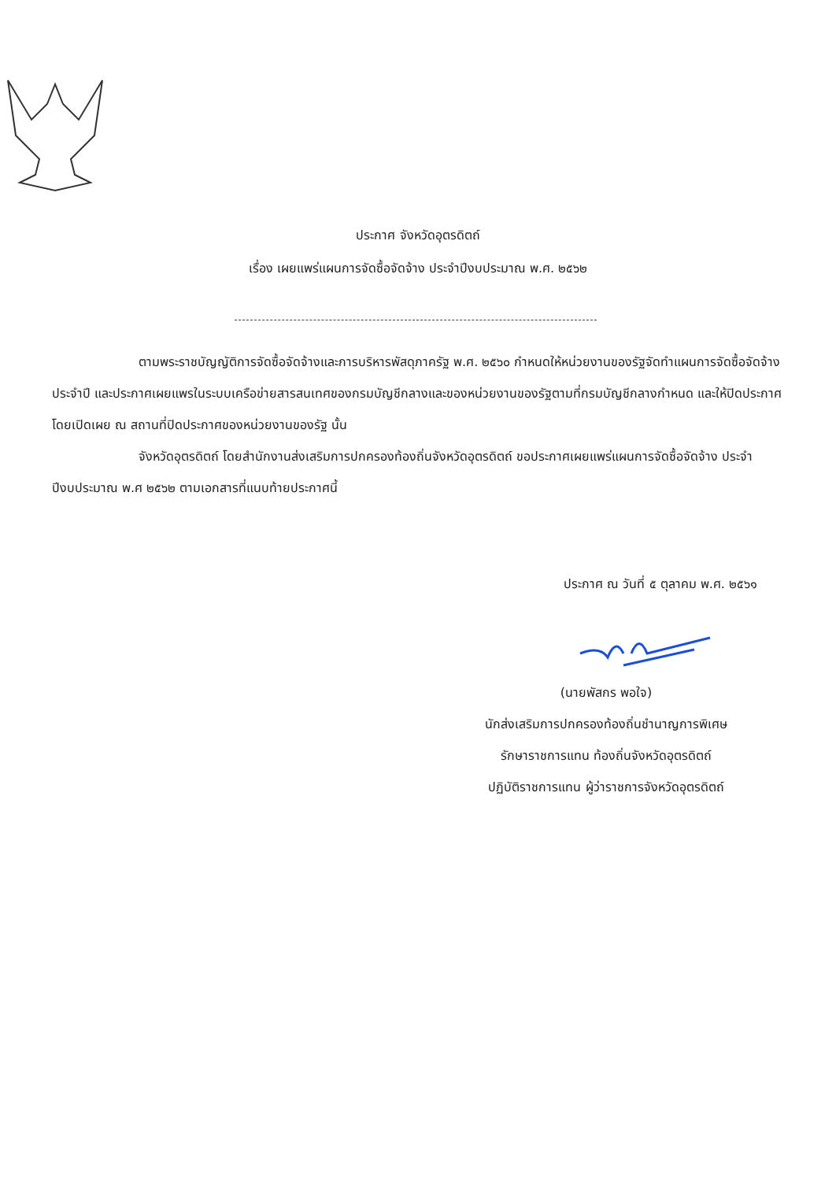ประกาศ จังหวัดอุตรดิตถ์
เรื่อง เผยแพร่แผนการจัดซื้อจัดจ้าง ประจำปีงบประมาณ พ.ศ. ๒๕๖๒
ตามพระราชบัญญัติการจัดซื้อจัดจ้างและการบริหารพัสดุภาครัฐ พ.ศ. ๒๕๖๐ กำหนดให้หน่วยงานของรัฐจัดทำแผนการจัดซื้อจัดจ้างประจำปี และประกาศเผยแพรในระบบเครือข่ายสารสนเทศของกรมบัญชีกลางและของหน่วยงานของรัฐตามที่กรมบัญชีกลางกำหนด และให้ปิดประกาศโดยเปิดเผย ณ สถานที่ปิดประกาศของหน่วยงานของรัฐ นั้น
จังหวัดอุตรดิตถ์ โดยสำนักงานส่งเสริมการปกครองท้องถิ่นจังหวัดอุตรดิตถ์ ขอประกาศเผยแพร่แผนการจัดซื้อจัดจ้าง ประจำปีงบประมาณ พ.ศ ๒๕๖๒ ตามเอกสารที่แนบท้ายประกาศนี้
ประกาศ ณ วันที่ ๕ ตุลาคม พ.ศ. ๒๕๖๑
(นายพัสกร พอใจ)
นักส่งเสริมการปกครองท้องถิ่นชำนาญการพิเศษ
รักษาราชการแทน ท้องถิ่นจังหวัดอุตรดิตถ์
ปฏิบัติราชการแทน ผู้ว่าราชการจังหวัดอุตรดิตถ์